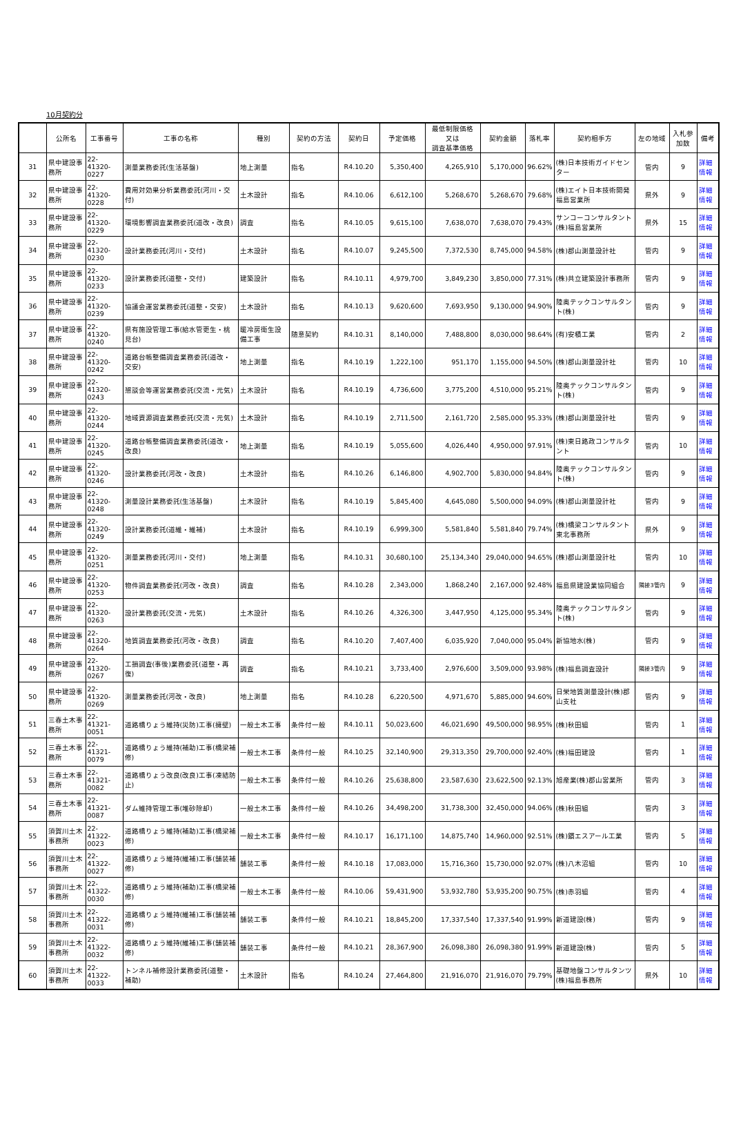10月契約分
| | 公所名 | 工事番号 | 工事の名称 | 種別 | 契約の方法 | 契約日 | 予定価格 | 最低制限価格 又は 調査基準価格 | 契約金額 | 落札率 | 契約相手方 | 左の地域 | 入札参加数 | 備考 |
| --- | --- | --- | --- | --- | --- | --- | --- | --- | --- | --- | --- | --- | --- | --- |
| 31 | 県中建設事務所 | 22-41320-0227 | 測量業務委託(生活基盤) | 地上測量 | 指名 | R4.10.20 | 5,350,400 | 4,265,910 | 5,170,000 | 96.62% | (株)日本技術ガイドセンター | 管内 | 9 | 詳細情報 |
| 32 | 県中建設事務所 | 22-41320-0228 | 費用対効果分析業務委託(河川・交付) | 土木設計 | 指名 | R4.10.06 | 6,612,100 | 5,268,670 | 5,268,670 | 79.68% | (株)エイト日本技術開発福島営業所 | 県外 | 9 | 詳細情報 |
| 33 | 県中建設事務所 | 22-41320-0229 | 環境影響調査業務委託(道改・改良) | 調査 | 指名 | R4.10.05 | 9,615,100 | 7,638,070 | 7,638,070 | 79.43% | サンコーコンサルタント(株)福島営業所 | 県外 | 15 | 詳細情報 |
| 34 | 県中建設事務所 | 22-41320-0230 | 設計業務委託(河川・交付) | 土木設計 | 指名 | R4.10.07 | 9,245,500 | 7,372,530 | 8,745,000 | 94.58% | (株)郡山測量設計社 | 管内 | 9 | 詳細情報 |
| 35 | 県中建設事務所 | 22-41320-0233 | 設計業務委託(道整・交付) | 建築設計 | 指名 | R4.10.11 | 4,979,700 | 3,849,230 | 3,850,000 | 77.31% | (株)共立建築設計事務所 | 管内 | 9 | 詳細情報 |
| 36 | 県中建設事務所 | 22-41320-0239 | 協議会運営業務委託(道整・交安) | 土木設計 | 指名 | R4.10.13 | 9,620,600 | 7,693,950 | 9,130,000 | 94.90% | 陸奥テックコンサルタント(株) | 管内 | 9 | 詳細情報 |
| 37 | 県中建設事務所 | 22-41320-0240 | 県有施設管理工事(給水管更生・桃見台) | 暖冷房衛生設備工事 | 随意契約 | R4.10.31 | 8,140,000 | 7,488,800 | 8,030,000 | 98.64% | (有)安積工業 | 管内 | 2 | 詳細情報 |
| 38 | 県中建設事務所 | 22-41320-0242 | 道路台帳整備調査業務委託(道改・交安) | 地上測量 | 指名 | R4.10.19 | 1,222,100 | 951,170 | 1,155,000 | 94.50% | (株)郡山測量設計社 | 管内 | 10 | 詳細情報 |
| 39 | 県中建設事務所 | 22-41320-0243 | 懇談会等運営業務委託(交流・元気) | 土木設計 | 指名 | R4.10.19 | 4,736,600 | 3,775,200 | 4,510,000 | 95.21% | 陸奥テックコンサルタント(株) | 管内 | 9 | 詳細情報 |
| 40 | 県中建設事務所 | 22-41320-0244 | 地域資源調査業務委託(交流・元気) | 土木設計 | 指名 | R4.10.19 | 2,711,500 | 2,161,720 | 2,585,000 | 95.33% | (株)郡山測量設計社 | 管内 | 9 | 詳細情報 |
| 41 | 県中建設事務所 | 22-41320-0245 | 道路台帳整備調査業務委託(道改・改良) | 地上測量 | 指名 | R4.10.19 | 5,055,600 | 4,026,440 | 4,950,000 | 97.91% | (株)東日路政コンサルタント | 管内 | 10 | 詳細情報 |
| 42 | 県中建設事務所 | 22-41320-0246 | 設計業務委託(河改・改良) | 土木設計 | 指名 | R4.10.26 | 6,146,800 | 4,902,700 | 5,830,000 | 94.84% | 陸奥テックコンサルタント(株) | 管内 | 9 | 詳細情報 |
| 43 | 県中建設事務所 | 22-41320-0248 | 測量設計業務委託(生活基盤) | 土木設計 | 指名 | R4.10.19 | 5,845,400 | 4,645,080 | 5,500,000 | 94.09% | (株)郡山測量設計社 | 管内 | 9 | 詳細情報 |
| 44 | 県中建設事務所 | 22-41320-0249 | 設計業務委託(道維・維補) | 土木設計 | 指名 | R4.10.19 | 6,999,300 | 5,581,840 | 5,581,840 | 79.74% | (株)橋梁コンサルタント東北事務所 | 県外 | 9 | 詳細情報 |
| 45 | 県中建設事務所 | 22-41320-0251 | 測量業務委託(河川・交付) | 地上測量 | 指名 | R4.10.31 | 30,680,100 | 25,134,340 | 29,040,000 | 94.65% | (株)郡山測量設計社 | 管内 | 10 | 詳細情報 |
| 46 | 県中建設事務所 | 22-41320-0253 | 物件調査業務委託(河改・改良) | 調査 | 指名 | R4.10.28 | 2,343,000 | 1,868,240 | 2,167,000 | 92.48% | 福島県建設業協同組合 | 隣接3管内 | 9 | 詳細情報 |
| 47 | 県中建設事務所 | 22-41320-0263 | 設計業務委託(交流・元気) | 土木設計 | 指名 | R4.10.26 | 4,326,300 | 3,447,950 | 4,125,000 | 95.34% | 陸奥テックコンサルタント(株) | 管内 | 9 | 詳細情報 |
| 48 | 県中建設事務所 | 22-41320-0264 | 地質調査業務委託(河改・改良) | 調査 | 指名 | R4.10.20 | 7,407,400 | 6,035,920 | 7,040,000 | 95.04% | 新協地水(株) | 管内 | 9 | 詳細情報 |
| 49 | 県中建設事務所 | 22-41320-0267 | 工損調査(事後)業務委託(道整・再復) | 調査 | 指名 | R4.10.21 | 3,733,400 | 2,976,600 | 3,509,000 | 93.98% | (株)福島調査設計 | 隣接3管内 | 9 | 詳細情報 |
| 50 | 県中建設事務所 | 22-41320-0269 | 測量業務委託(河改・改良) | 地上測量 | 指名 | R4.10.28 | 6,220,500 | 4,971,670 | 5,885,000 | 94.60% | 日栄地質測量設計(株)郡山支社 | 管内 | 9 | 詳細情報 |
| 51 | 三春土木事務所 | 22-41321-0051 | 道路橋りょう維持(災防)工事(擁壁) | 一般土木工事 | 条件付一般 | R4.10.11 | 50,023,600 | 46,021,690 | 49,500,000 | 98.95% | (株)秋田組 | 管内 | 1 | 詳細情報 |
| 52 | 三春土木事務所 | 22-41321-0079 | 道路橋りょう維持(補助)工事(橋梁補修) | 一般土木工事 | 条件付一般 | R4.10.25 | 32,140,900 | 29,313,350 | 29,700,000 | 92.40% | (株)福田建設 | 管内 | 1 | 詳細情報 |
| 53 | 三春土木事務所 | 22-41321-0082 | 道路橋りょう改良(改良)工事(凍結防止) | 一般土木工事 | 条件付一般 | R4.10.26 | 25,638,800 | 23,587,630 | 23,622,500 | 92.13% | 旭産業(株)郡山営業所 | 管内 | 3 | 詳細情報 |
| 54 | 三春土木事務所 | 22-41321-0087 | ダム維持管理工事(堆砂除却) | 一般土木工事 | 条件付一般 | R4.10.26 | 34,498,200 | 31,738,300 | 32,450,000 | 94.06% | (株)秋田組 | 管内 | 3 | 詳細情報 |
| 55 | 須賀川土木事務所 | 22-41322-0023 | 道路橋りょう維持(補助)工事(橋梁補修) | 一般土木工事 | 条件付一般 | R4.10.17 | 16,171,100 | 14,875,740 | 14,960,000 | 92.51% | (株)鏆エスアール工業 | 管内 | 5 | 詳細情報 |
| 56 | 須賀川土木事務所 | 22-41322-0027 | 道路橋りょう維持(維補)工事(舗装補修) | 舗装工事 | 条件付一般 | R4.10.18 | 17,083,000 | 15,716,360 | 15,730,000 | 92.07% | (株)八木沼組 | 管内 | 10 | 詳細情報 |
| 57 | 須賀川土木事務所 | 22-41322-0030 | 道路橋りょう維持(補助)工事(橋梁補修) | 一般土木工事 | 条件付一般 | R4.10.06 | 59,431,900 | 53,932,780 | 53,935,200 | 90.75% | (株)赤羽組 | 管内 | 4 | 詳細情報 |
| 58 | 須賀川土木事務所 | 22-41322-0031 | 道路橋りょう維持(維補)工事(舗装補修) | 舗装工事 | 条件付一般 | R4.10.21 | 18,845,200 | 17,337,540 | 17,337,540 | 91.99% | 新道建設(株) | 管内 | 9 | 詳細情報 |
| 59 | 須賀川土木事務所 | 22-41322-0032 | 道路橋りょう維持(維補)工事(舗装補修) | 舗装工事 | 条件付一般 | R4.10.21 | 28,367,900 | 26,098,380 | 26,098,380 | 91.99% | 新道建設(株) | 管内 | 5 | 詳細情報 |
| 60 | 須賀川土木事務所 | 22-41322-0033 | トンネル補修設計業務委託(道整・補助) | 土木設計 | 指名 | R4.10.24 | 27,464,800 | 21,916,070 | 21,916,070 | 79.79% | 基礎地盤コンサルタンツ(株)福島事務所 | 県外 | 10 | 詳細情報 |